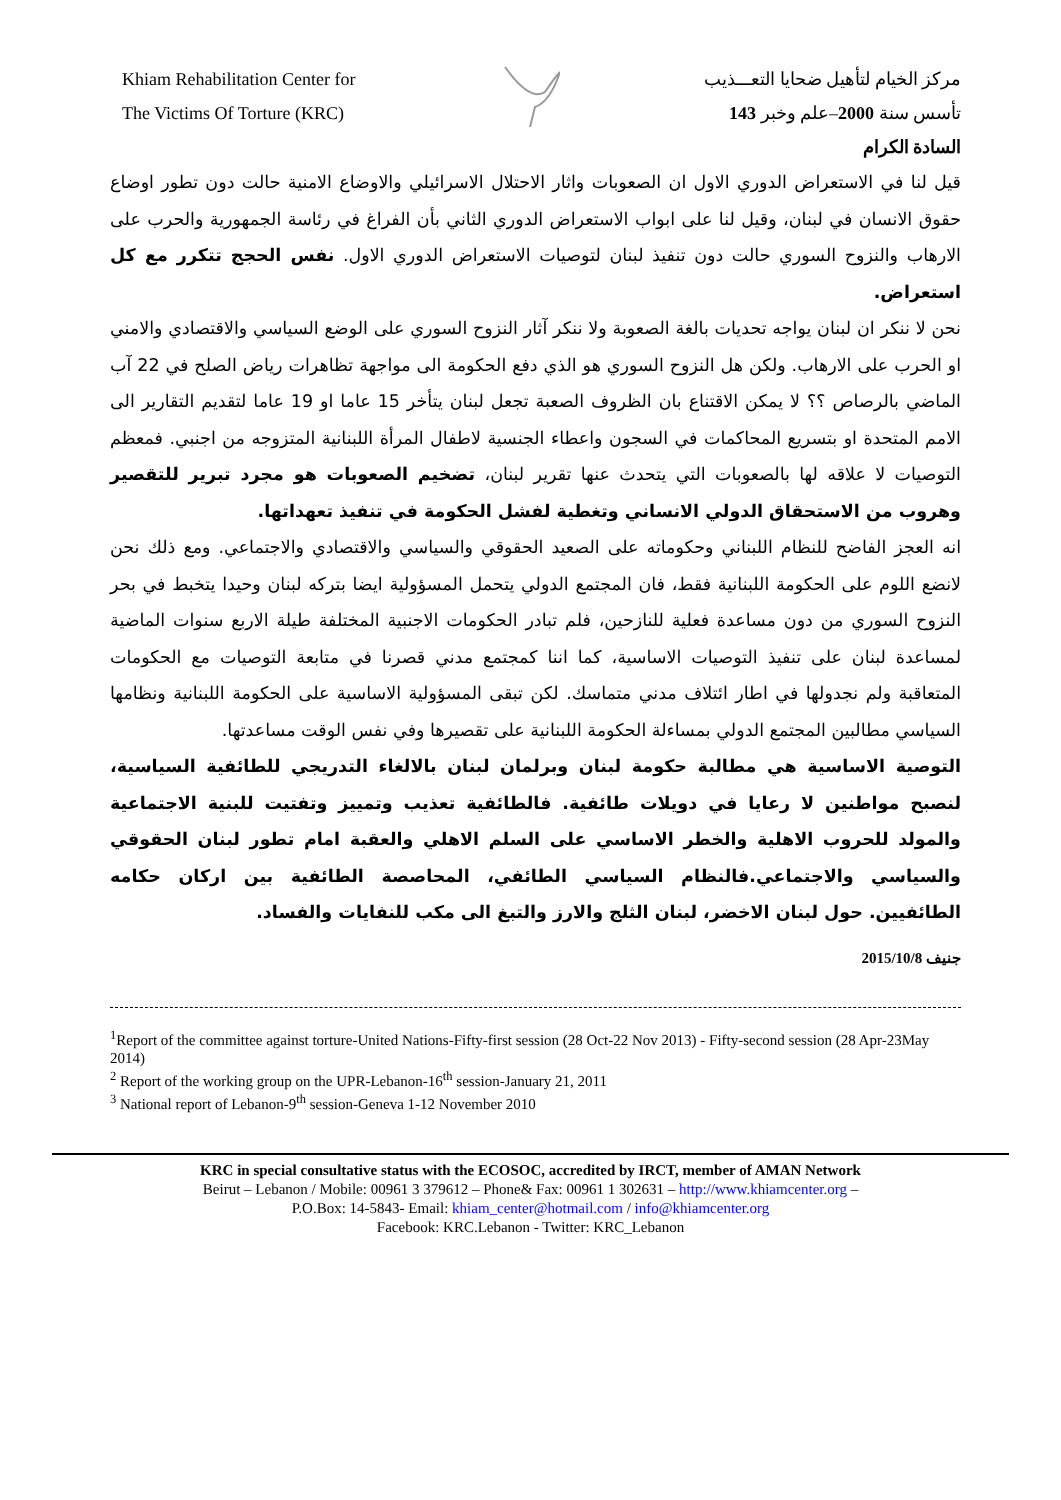Khiam Rehabilitation Center for
The Victims Of Torture (KRC)
مركز الخيام لتأهيل ضحايا التعـــذيب
تأسس سنة 2000–علم وخبر 143
السادة الكرام
قيل لنا في الاستعراض الدوري الاول ان الصعوبات واثار الاحتلال الاسرائيلي والاوضاع الامنية حالت دون تطور اوضاع حقوق الانسان في لبنان، وقيل لنا على ابواب الاستعراض الدوري الثاني بأن الفراغ في رئاسة الجمهورية والحرب على الارهاب والنزوح السوري حالت دون تنفيذ لبنان لتوصيات الاستعراض الدوري الاول. نفس الحجج تتكرر مع كل استعراض.
نحن لا ننكر ان لبنان يواجه تحديات بالغة الصعوبة ولا ننكر آثار النزوح السوري على الوضع السياسي والاقتصادي والامني او الحرب على الارهاب. ولكن هل النزوح السوري هو الذي دفع الحكومة الى مواجهة تظاهرات رياض الصلح في 22 آب الماضي بالرصاص ؟؟ لا يمكن الاقتناع بان الظروف الصعبة تجعل لبنان يتأخر 15 عاما او 19 عاما لتقديم التقارير الى الامم المتحدة او بتسريع المحاكمات في السجون واعطاء الجنسية لاطفال المرأة اللبنانية المتزوجه من اجنبي. فمعظم التوصيات لا علاقه لها بالصعوبات التي يتحدث عنها تقرير لبنان، تضخيم الصعوبات هو مجرد تبرير للتقصير وهروب من الاستحقاق الدولي الانساني وتغطية لفشل الحكومة في تنفيذ تعهداتها.
انه العجز الفاضح للنظام اللبناني وحكوماته على الصعيد الحقوقي والسياسي والاقتصادي والاجتماعي. ومع ذلك نحن لانضع اللوم على الحكومة اللبنانية فقط، فان المجتمع الدولي يتحمل المسؤولية ايضا بتركه لبنان وحيدا يتخبط في بحر النزوح السوري من دون مساعدة فعلية للنازحين، فلم تبادر الحكومات الاجنبية المختلفة طيلة الاربع سنوات الماضية لمساعدة لبنان على تنفيذ التوصيات الاساسية، كما اننا كمجتمع مدني قصرنا في متابعة التوصيات مع الحكومات المتعاقبة ولم نجدولها في اطار ائتلاف مدني متماسك. لكن تبقى المسؤولية الاساسية على الحكومة اللبنانية ونظامها السياسي مطالبين المجتمع الدولي بمساءلة الحكومة اللبنانية على تقصيرها وفي نفس الوقت مساعدتها.
التوصية الاساسية هي مطالبة حكومة لبنان وبرلمان لبنان بالالغاء التدريجي للطائفية السياسية، لنصبح مواطنين لا رعايا في دويلات طائفية. فالطائفية تعذيب وتمييز وتفتيت للبنية الاجتماعية والمولد للحروب الاهلية والخطر الاساسي على السلم الاهلي والعقبة امام تطور لبنان الحقوقي والسياسي والاجتماعي.فالنظام السياسي الطائفي، المحاصصة الطائفية بين اركان حكامه الطائفيين. حول لبنان الاخضر، لبنان الثلج والارز والتبغ الى مكب للنفايات والفساد.
جنيف 2015/10/8
<sup>1</sup> Report of the committee against torture-United Nations-Fifty-first session (28 Oct-22 Nov 2013) - Fifty-second session (28 Apr-23May 2014)
<sup>2</sup> Report of the working group on the UPR-Lebanon-16<sup>th</sup> session-January 21, 2011
<sup>3</sup> National report of Lebanon-9<sup>th</sup> session-Geneva 1-12 November 2010
KRC in special consultative status with the ECOSOC, accredited by IRCT, member of AMAN Network
Beirut – Lebanon / Mobile: 00961 3 379612 – Phone& Fax: 00961 1 302631 – http://www.khiamcenter.org –
P.O.Box: 14-5843- Email: khiam_center@hotmail.com / info@khiamcenter.org
Facebook: KRC.Lebanon - Twitter: KRC_Lebanon